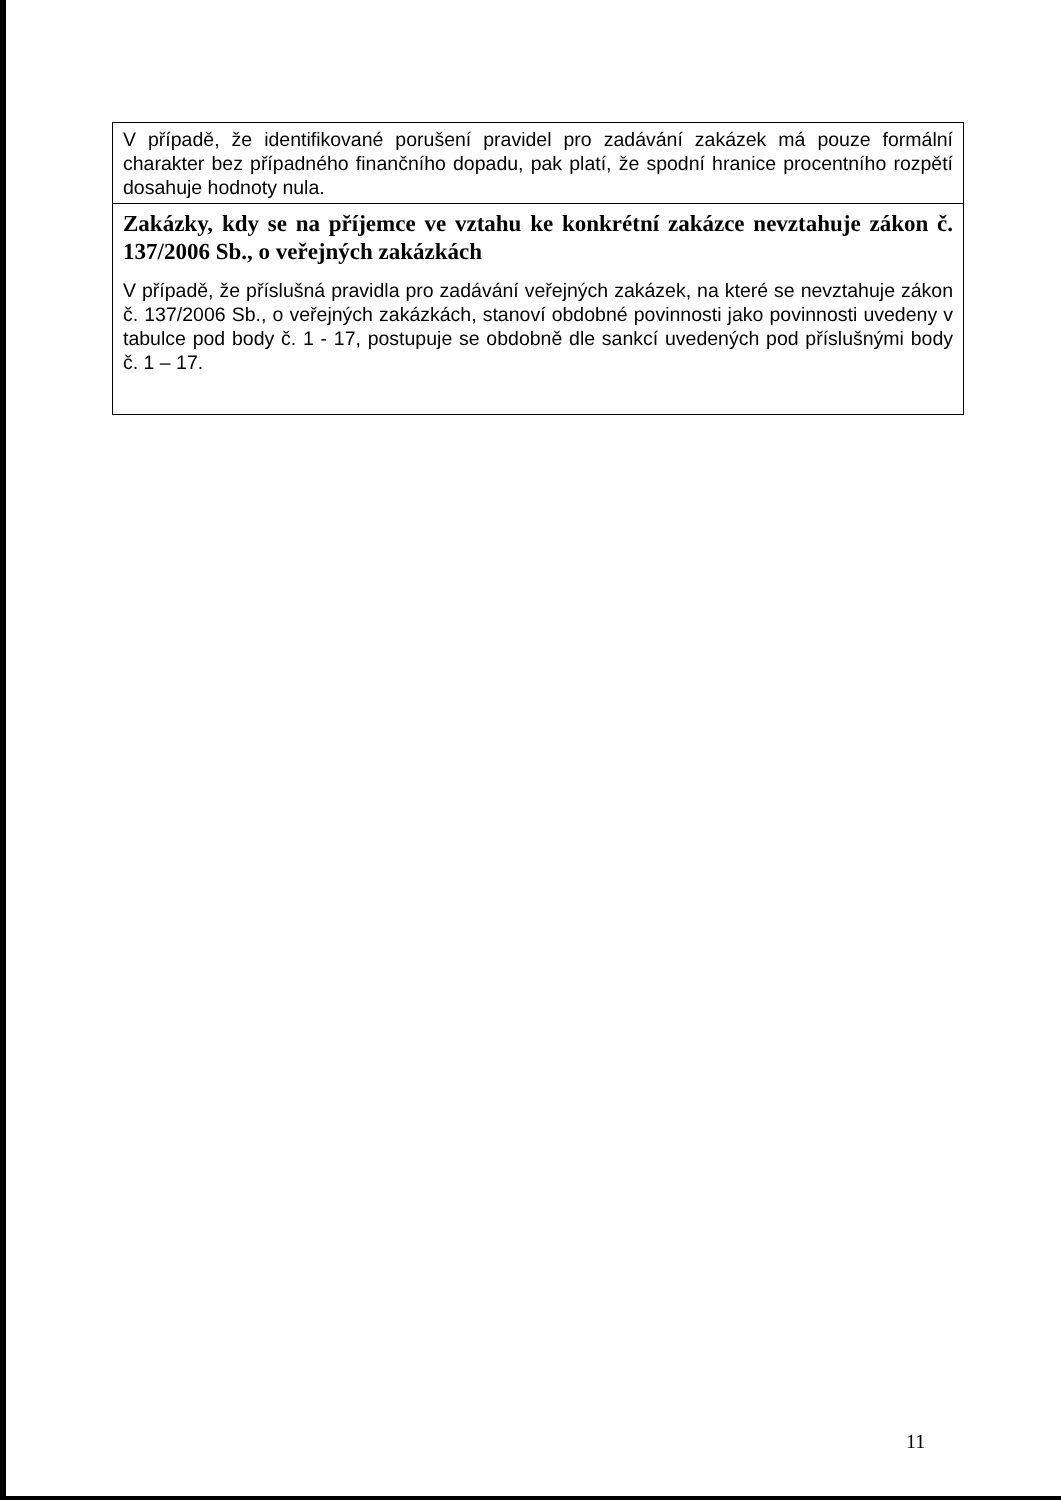| V případě, že identifikované porušení pravidel pro zadávání zakázek má pouze formální charakter bez případného finančního dopadu, pak platí, že spodní hranice procentního rozpětí dosahuje hodnoty nula. |
| Zakázky, kdy se na příjemce ve vztahu ke konkrétní zakázce nevztahuje zákon č. 137/2006 Sb., o veřejných zakázkách V případě, že příslušná pravidla pro zadávání veřejných zakázek, na které se nevztahuje zákon č. 137/2006 Sb., o veřejných zakázkách, stanoví obdobné povinnosti jako povinnosti uvedeny v tabulce pod body č. 1 - 17, postupuje se obdobně dle sankcí uvedených pod příslušnými body č. 1 – 17. |
11